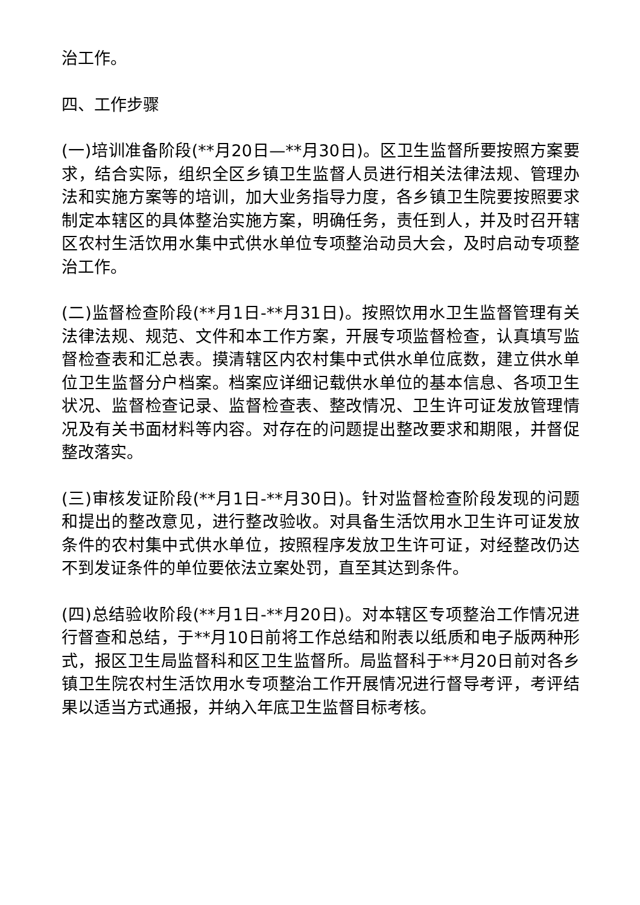治工作。
四、工作步骤
(一)培训准备阶段(**月20日—**月30日)。区卫生监督所要按照方案要求，结合实际，组织全区乡镇卫生监督人员进行相关法律法规、管理办法和实施方案等的培训，加大业务指导力度，各乡镇卫生院要按照要求制定本辖区的具体整治实施方案，明确任务，责任到人，并及时召开辖区农村生活饮用水集中式供水单位专项整治动员大会，及时启动专项整治工作。
(二)监督检查阶段(**月1日-**月31日)。按照饮用水卫生监督管理有关法律法规、规范、文件和本工作方案，开展专项监督检查，认真填写监督检查表和汇总表。摸清辖区内农村集中式供水单位底数，建立供水单位卫生监督分户档案。档案应详细记载供水单位的基本信息、各项卫生状况、监督检查记录、监督检查表、整改情况、卫生许可证发放管理情况及有关书面材料等内容。对存在的问题提出整改要求和期限，并督促整改落实。
(三)审核发证阶段(**月1日-**月30日)。针对监督检查阶段发现的问题和提出的整改意见，进行整改验收。对具备生活饮用水卫生许可证发放条件的农村集中式供水单位，按照程序发放卫生许可证，对经整改仍达不到发证条件的单位要依法立案处罚，直至其达到条件。
(四)总结验收阶段(**月1日-**月20日)。对本辖区专项整治工作情况进行督查和总结，于**月10日前将工作总结和附表以纸质和电子版两种形式，报区卫生局监督科和区卫生监督所。局监督科于**月20日前对各乡镇卫生院农村生活饮用水专项整治工作开展情况进行督导考评，考评结果以适当方式通报，并纳入年底卫生监督目标考核。